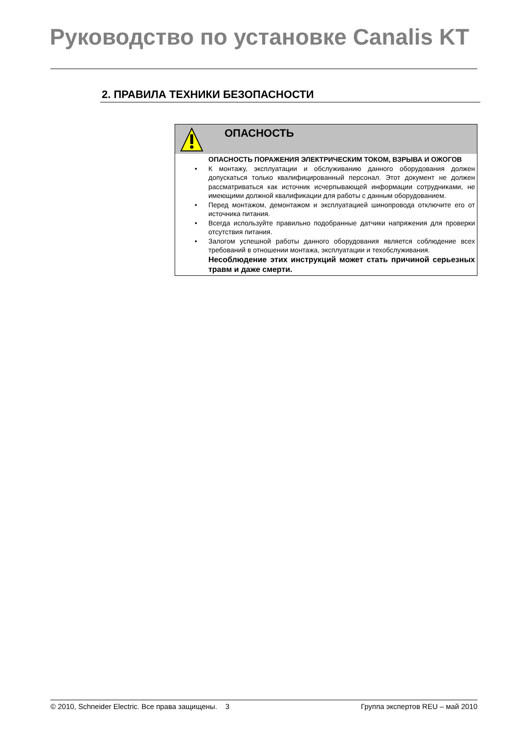Руководство по установке Canalis KT
2. ПРАВИЛА ТЕХНИКИ БЕЗОПАСНОСТИ
ОПАСНОСТЬ
ОПАСНОСТЬ ПОРАЖЕНИЯ ЭЛЕКТРИЧЕСКИМ ТОКОМ, ВЗРЫВА И ОЖОГОВ
• К монтажу, эксплуатации и обслуживанию данного оборудования должен допускаться только квалифицированный персонал. Этот документ не должен рассматриваться как источник исчерпывающей информации сотрудниками, не имеющими должной квалификации для работы с данным оборудованием.
• Перед монтажом, демонтажом и эксплуатацией шинопровода отключите его от источника питания.
• Всегда используйте правильно подобранные датчики напряжения для проверки отсутствия питания.
• Залогом успешной работы данного оборудования является соблюдение всех требований в отношении монтажа, эксплуатации и техобслуживания.
Несоблюдение этих инструкций может стать причиной серьезных травм и даже смерти.
© 2010, Schneider Electric. Все права защищены. 3 Группа экспертов REU – май 2010